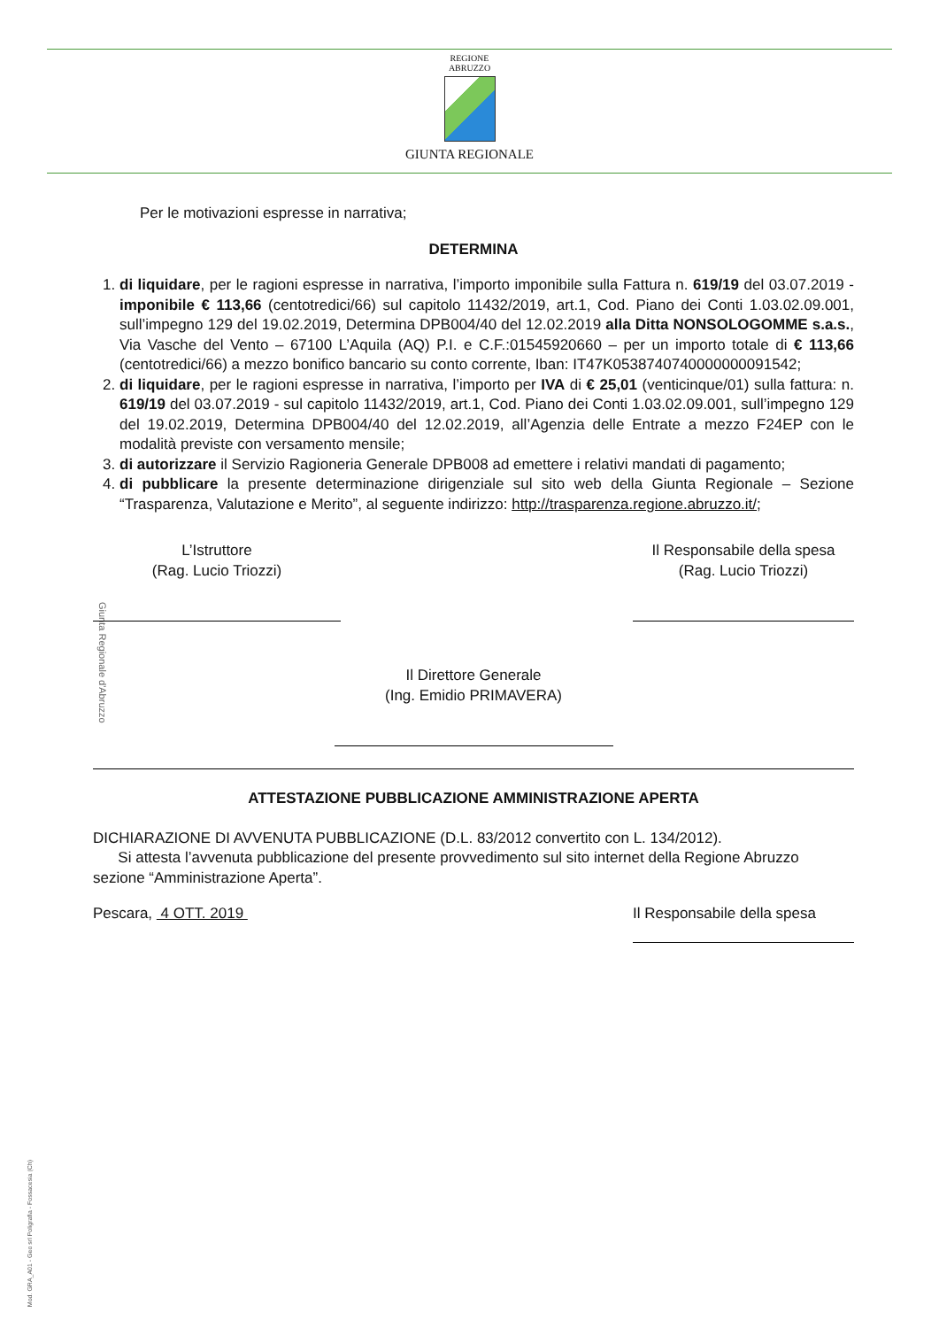REGIONE
ABRUZZO
GIUNTA REGIONALE
Giunta Regionale d'Abruzzo
Per le motivazioni espresse in narrativa;
DETERMINA
1. di liquidare, per le ragioni espresse in narrativa, l’importo imponibile sulla Fattura n. 619/19 del 03.07.2019 - imponibile € 113,66 (centotredici/66) sul capitolo 11432/2019, art.1, Cod. Piano dei Conti 1.03.02.09.001, sull’impegno 129 del 19.02.2019, Determina DPB004/40 del 12.02.2019 alla Ditta NONSOLOGOMME s.a.s., Via Vasche del Vento – 67100 L’Aquila (AQ) P.I. e C.F.:01545920660 – per un importo totale di € 113,66 (centotredici/66) a mezzo bonifico bancario su conto corrente, Iban: IT47K0538740740000000091542;
2. di liquidare, per le ragioni espresse in narrativa, l’importo per IVA di € 25,01 (venticinque/01) sulla fattura: n. 619/19 del 03.07.2019 - sul capitolo 11432/2019, art.1, Cod. Piano dei Conti 1.03.02.09.001, sull’impegno 129 del 19.02.2019, Determina DPB004/40 del 12.02.2019, all’Agenzia delle Entrate a mezzo F24EP con le modalità previste con versamento mensile;
3. di autorizzare il Servizio Ragioneria Generale DPB008 ad emettere i relativi mandati di pagamento;
4. di pubblicare la presente determinazione dirigenziale sul sito web della Giunta Regionale – Sezione “Trasparenza, Valutazione e Merito”, al seguente indirizzo: http://trasparenza.regione.abruzzo.it/;
L’Istruttore
(Rag. Lucio Triozzi)
Il Responsabile della spesa
(Rag. Lucio Triozzi)
Il Direttore Generale
(Ing. Emidio PRIMAVERA)
ATTESTAZIONE PUBBLICAZIONE AMMINISTRAZIONE APERTA
DICHIARAZIONE DI AVVENUTA PUBBLICAZIONE (D.L. 83/2012 convertito con L. 134/2012).
Si attesta l’avvenuta pubblicazione del presente provvedimento sul sito internet della Regione Abruzzo sezione “Amministrazione Aperta”.
Pescara, 4 OTT. 2019 Il Responsabile della spesa
Mod. GRA_A01 - Geo srl Poligrafia - Fossacesia (Ch)